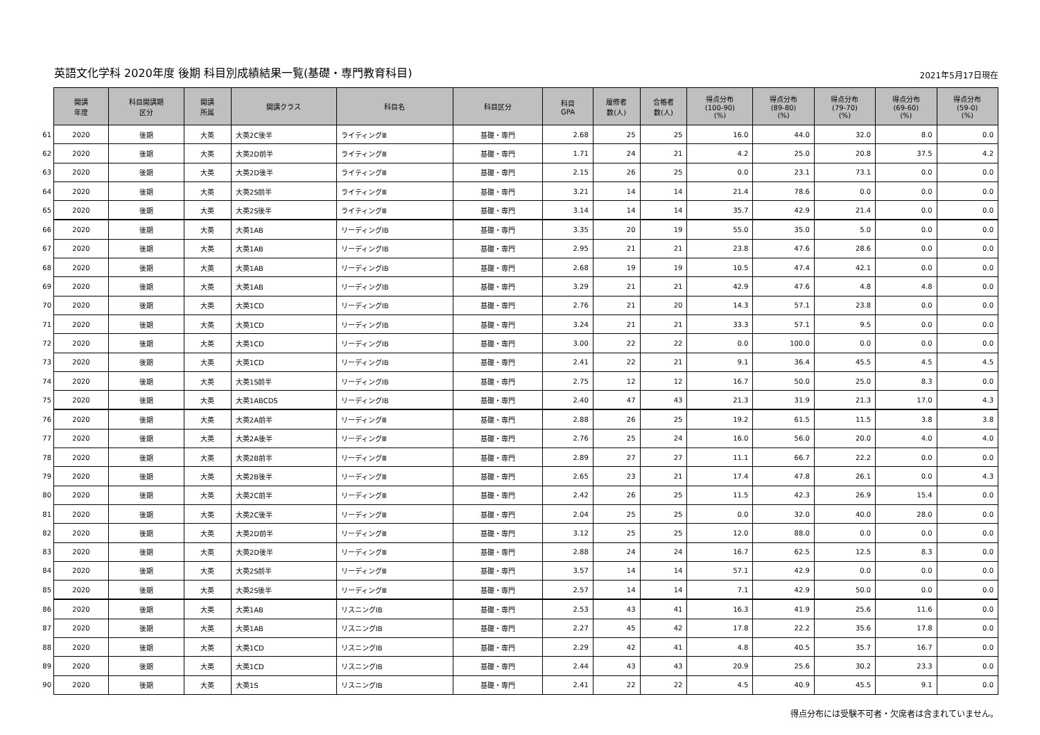英語文化学科 2020年度 後期 科目別成績結果一覧(基礎・専門教育科目)
2021年5月17日現在
| | 開講 年度 | 科目開講期 区分 | 開講 所属 | 開講クラス | 科目名 | 科目区分 | 科目 GPA | 履修者 数(人) | 合格者 数(人) | 得点分布 (100-90) (%) | 得点分布 (89-80) (%) | 得点分布 (79-70) (%) | 得点分布 (69-60) (%) | 得点分布 (59-0) (%) |
| 61 | 2020 | 後期 | 大英 | 大英2C後半 | ライティングⅢ | 基礎・専門 | 2.68 | 25 | 25 | 16.0 | 44.0 | 32.0 | 8.0 | 0.0 |
| 62 | 2020 | 後期 | 大英 | 大英2D前半 | ライティングⅢ | 基礎・専門 | 1.71 | 24 | 21 | 4.2 | 25.0 | 20.8 | 37.5 | 4.2 |
| 63 | 2020 | 後期 | 大英 | 大英2D後半 | ライティングⅢ | 基礎・専門 | 2.15 | 26 | 25 | 0.0 | 23.1 | 73.1 | 0.0 | 0.0 |
| 64 | 2020 | 後期 | 大英 | 大英2S前半 | ライティングⅢ | 基礎・専門 | 3.21 | 14 | 14 | 21.4 | 78.6 | 0.0 | 0.0 | 0.0 |
| 65 | 2020 | 後期 | 大英 | 大英2S後半 | ライティングⅢ | 基礎・専門 | 3.14 | 14 | 14 | 35.7 | 42.9 | 21.4 | 0.0 | 0.0 |
| 66 | 2020 | 後期 | 大英 | 大英1AB | リーディングⅠB | 基礎・専門 | 3.35 | 20 | 19 | 55.0 | 35.0 | 5.0 | 0.0 | 0.0 |
| 67 | 2020 | 後期 | 大英 | 大英1AB | リーディングⅠB | 基礎・専門 | 2.95 | 21 | 21 | 23.8 | 47.6 | 28.6 | 0.0 | 0.0 |
| 68 | 2020 | 後期 | 大英 | 大英1AB | リーディングⅠB | 基礎・専門 | 2.68 | 19 | 19 | 10.5 | 47.4 | 42.1 | 0.0 | 0.0 |
| 69 | 2020 | 後期 | 大英 | 大英1AB | リーディングⅠB | 基礎・専門 | 3.29 | 21 | 21 | 42.9 | 47.6 | 4.8 | 4.8 | 0.0 |
| 70 | 2020 | 後期 | 大英 | 大英1CD | リーディングⅠB | 基礎・専門 | 2.76 | 21 | 20 | 14.3 | 57.1 | 23.8 | 0.0 | 0.0 |
| 71 | 2020 | 後期 | 大英 | 大英1CD | リーディングⅠB | 基礎・専門 | 3.24 | 21 | 21 | 33.3 | 57.1 | 9.5 | 0.0 | 0.0 |
| 72 | 2020 | 後期 | 大英 | 大英1CD | リーディングⅠB | 基礎・専門 | 3.00 | 22 | 22 | 0.0 | 100.0 | 0.0 | 0.0 | 0.0 |
| 73 | 2020 | 後期 | 大英 | 大英1CD | リーディングⅠB | 基礎・専門 | 2.41 | 22 | 21 | 9.1 | 36.4 | 45.5 | 4.5 | 4.5 |
| 74 | 2020 | 後期 | 大英 | 大英1S前半 | リーディングⅠB | 基礎・専門 | 2.75 | 12 | 12 | 16.7 | 50.0 | 25.0 | 8.3 | 0.0 |
| 75 | 2020 | 後期 | 大英 | 大英1ABCDS | リーディングⅠB | 基礎・専門 | 2.40 | 47 | 43 | 21.3 | 31.9 | 21.3 | 17.0 | 4.3 |
| 76 | 2020 | 後期 | 大英 | 大英2A前半 | リーディングⅢ | 基礎・専門 | 2.88 | 26 | 25 | 19.2 | 61.5 | 11.5 | 3.8 | 3.8 |
| 77 | 2020 | 後期 | 大英 | 大英2A後半 | リーディングⅢ | 基礎・専門 | 2.76 | 25 | 24 | 16.0 | 56.0 | 20.0 | 4.0 | 4.0 |
| 78 | 2020 | 後期 | 大英 | 大英2B前半 | リーディングⅢ | 基礎・専門 | 2.89 | 27 | 27 | 11.1 | 66.7 | 22.2 | 0.0 | 0.0 |
| 79 | 2020 | 後期 | 大英 | 大英2B後半 | リーディングⅢ | 基礎・専門 | 2.65 | 23 | 21 | 17.4 | 47.8 | 26.1 | 0.0 | 4.3 |
| 80 | 2020 | 後期 | 大英 | 大英2C前半 | リーディングⅢ | 基礎・専門 | 2.42 | 26 | 25 | 11.5 | 42.3 | 26.9 | 15.4 | 0.0 |
| 81 | 2020 | 後期 | 大英 | 大英2C後半 | リーディングⅢ | 基礎・専門 | 2.04 | 25 | 25 | 0.0 | 32.0 | 40.0 | 28.0 | 0.0 |
| 82 | 2020 | 後期 | 大英 | 大英2D前半 | リーディングⅢ | 基礎・専門 | 3.12 | 25 | 25 | 12.0 | 88.0 | 0.0 | 0.0 | 0.0 |
| 83 | 2020 | 後期 | 大英 | 大英2D後半 | リーディングⅢ | 基礎・専門 | 2.88 | 24 | 24 | 16.7 | 62.5 | 12.5 | 8.3 | 0.0 |
| 84 | 2020 | 後期 | 大英 | 大英2S前半 | リーディングⅢ | 基礎・専門 | 3.57 | 14 | 14 | 57.1 | 42.9 | 0.0 | 0.0 | 0.0 |
| 85 | 2020 | 後期 | 大英 | 大英2S後半 | リーディングⅢ | 基礎・専門 | 2.57 | 14 | 14 | 7.1 | 42.9 | 50.0 | 0.0 | 0.0 |
| 86 | 2020 | 後期 | 大英 | 大英1AB | リスニングⅠB | 基礎・専門 | 2.53 | 43 | 41 | 16.3 | 41.9 | 25.6 | 11.6 | 0.0 |
| 87 | 2020 | 後期 | 大英 | 大英1AB | リスニングⅠB | 基礎・専門 | 2.27 | 45 | 42 | 17.8 | 22.2 | 35.6 | 17.8 | 0.0 |
| 88 | 2020 | 後期 | 大英 | 大英1CD | リスニングⅠB | 基礎・専門 | 2.29 | 42 | 41 | 4.8 | 40.5 | 35.7 | 16.7 | 0.0 |
| 89 | 2020 | 後期 | 大英 | 大英1CD | リスニングⅠB | 基礎・専門 | 2.44 | 43 | 43 | 20.9 | 25.6 | 30.2 | 23.3 | 0.0 |
| 90 | 2020 | 後期 | 大英 | 大英1S | リスニングⅠB | 基礎・専門 | 2.41 | 22 | 22 | 4.5 | 40.9 | 45.5 | 9.1 | 0.0 |
得点分布には受験不可者・欠席者は含まれていません。